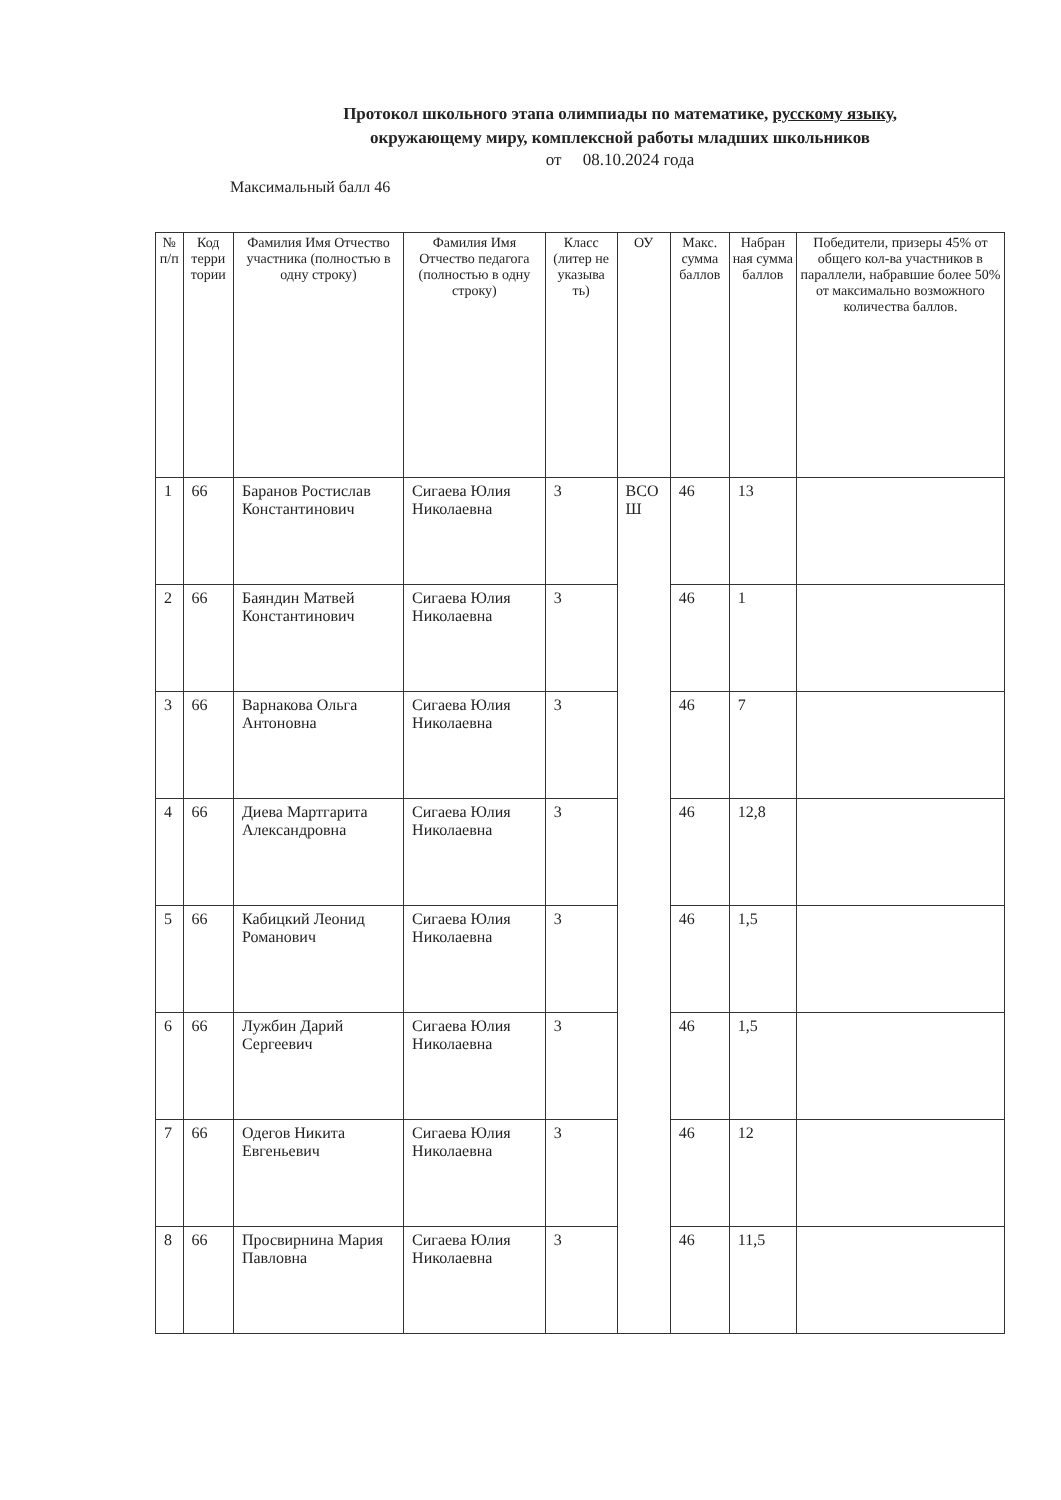Протокол школьного этапа олимпиады по математике, русскому языку, окружающему миру, комплексной работы младших школьников
от 08.10.2024 года
Максимальный балл 46
| № п/п | Код терри тории | Фамилия Имя Отчество участника (полностью в одну строку) | Фамилия Имя Отчество педагога (полностью в одну строку) | Класс (литер не указыва ть) | ОУ | Макс. сумма баллов | Набран ная сумма баллов | Победители, призеры 45% от общего кол-ва участников в параллели, набравшие более 50% от максимально возможного количества баллов. |
| --- | --- | --- | --- | --- | --- | --- | --- | --- |
| 1 | 66 | Баранов Ростислав Константинович | Сигаева Юлия Николаевна | 3 | ВСО Ш | 46 | 13 | |
| 2 | 66 | Баяндин Матвей Константинович | Сигаева Юлия Николаевна | 3 | | 46 | 1 | |
| 3 | 66 | Варнакова Ольга Антоновна | Сигаева Юлия Николаевна | 3 | | 46 | 7 | |
| 4 | 66 | Диева Мартгарита Александровна | Сигаева Юлия Николаевна | 3 | | 46 | 12,8 | |
| 5 | 66 | Кабицкий Леонид Романович | Сигаева Юлия Николаевна | 3 | | 46 | 1,5 | |
| 6 | 66 | Лужбин Дарий Сергеевич | Сигаева Юлия Николаевна | 3 | | 46 | 1,5 | |
| 7 | 66 | Одегов Никита Евгеньевич | Сигаева Юлия Николаевна | 3 | | 46 | 12 | |
| 8 | 66 | Просвирнина Мария Павловна | Сигаева Юлия Николаевна | 3 | | 46 | 11,5 | |